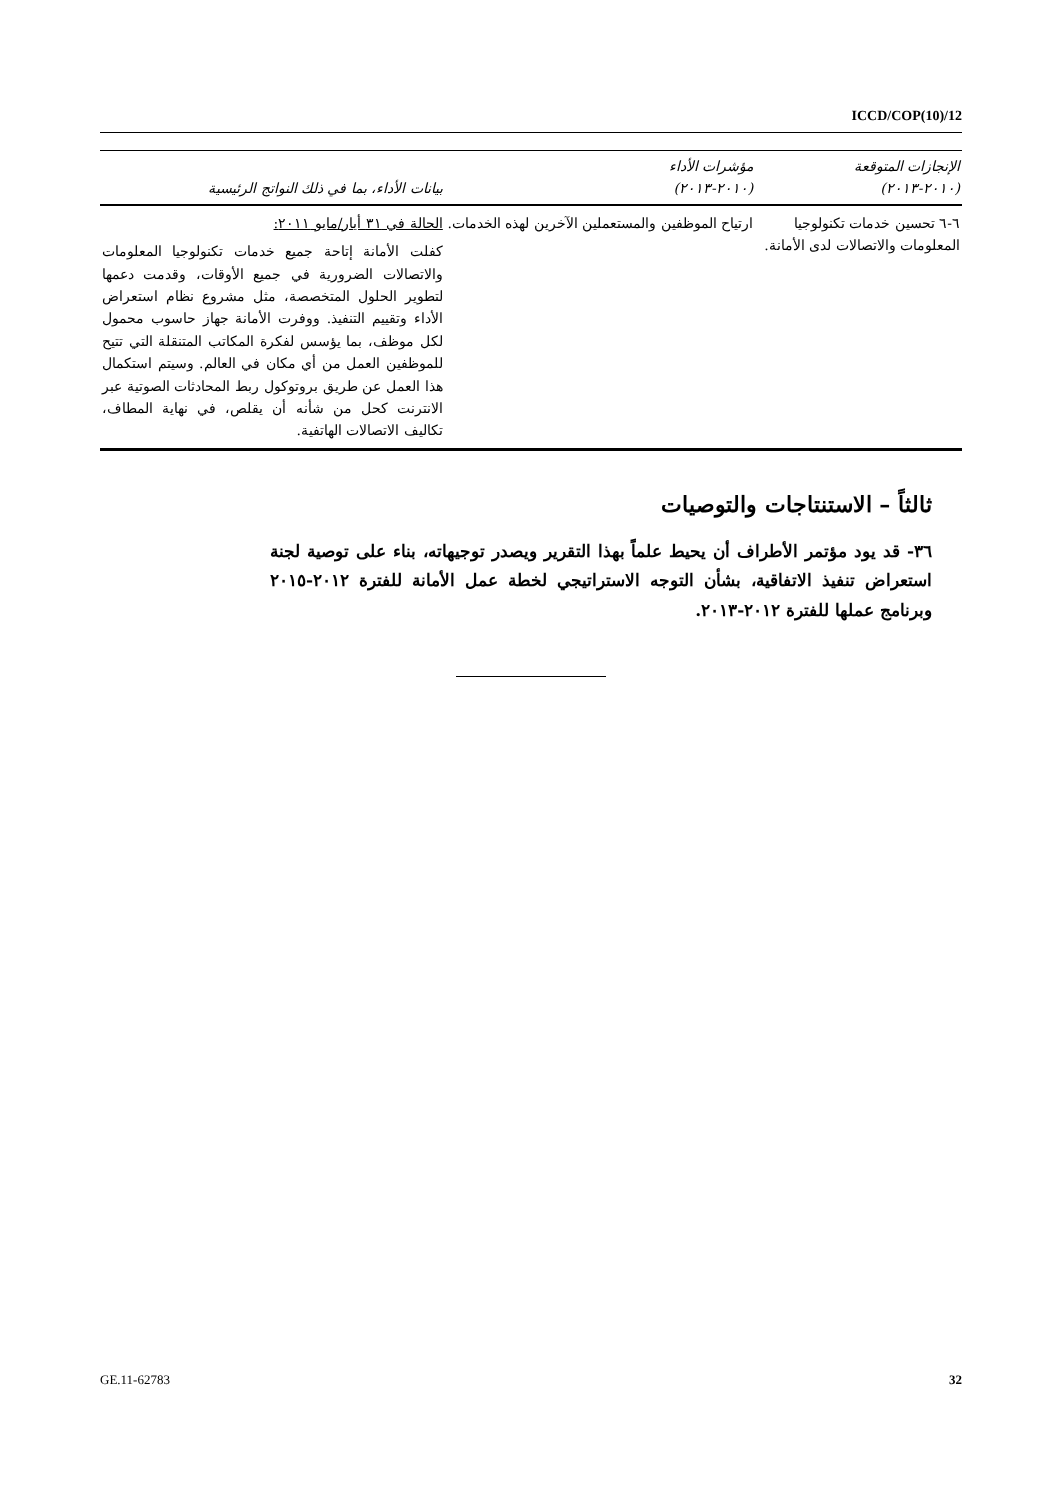ICCD/COP(10)/12
| الإنجازات المتوقعة (٢٠١٠-٢٠١٣) | مؤشرات الأداء (٢٠١٠-٢٠١٣) | بيانات الأداء، بما في ذلك النواتج الرئيسية |
| --- | --- | --- |
| ٦-٦ تحسين خدمات تكنولوجيا المعلومات والاتصالات لدى الأمانة. | ارتياح الموظفين والمستعملين الآخرين لهذه الخدمات. | الحالة في ٣١ أيار/مايو ٢٠١١: كفلت الأمانة إتاحة جميع خدمات تكنولوجيا المعلومات والاتصالات الضرورية في جميع الأوقات، وقدمت دعمها لتطوير الحلول المتخصصة، مثل مشروع نظام استعراض الأداء وتقييم التنفيذ. ووفرت الأمانة جهاز حاسوب محمول لكل موظف، بما يؤسس لفكرة المكاتب المتنقلة التي تتيح للموظفين العمل من أي مكان في العالم. وسيتم استكمال هذا العمل عن طريق بروتوكول ربط المحادثات الصوتية عبر الانترنت كحل من شأنه أن يقلص، في نهاية المطاف، تكاليف الاتصالات الهاتفية. |
ثالثاً – الاستنتاجات والتوصيات
٣٦- قد يود مؤتمر الأطراف أن يحيط علماً بهذا التقرير ويصدر توجيهاته، بناء على توصية لجنة استعراض تنفيذ الاتفاقية، بشأن التوجه الاستراتيجي لخطة عمل الأمانة للفترة ٢٠١٢-٢٠١٥ وبرنامج عملها للفترة ٢٠١٢-٢٠١٣.
GE.11-62783 32